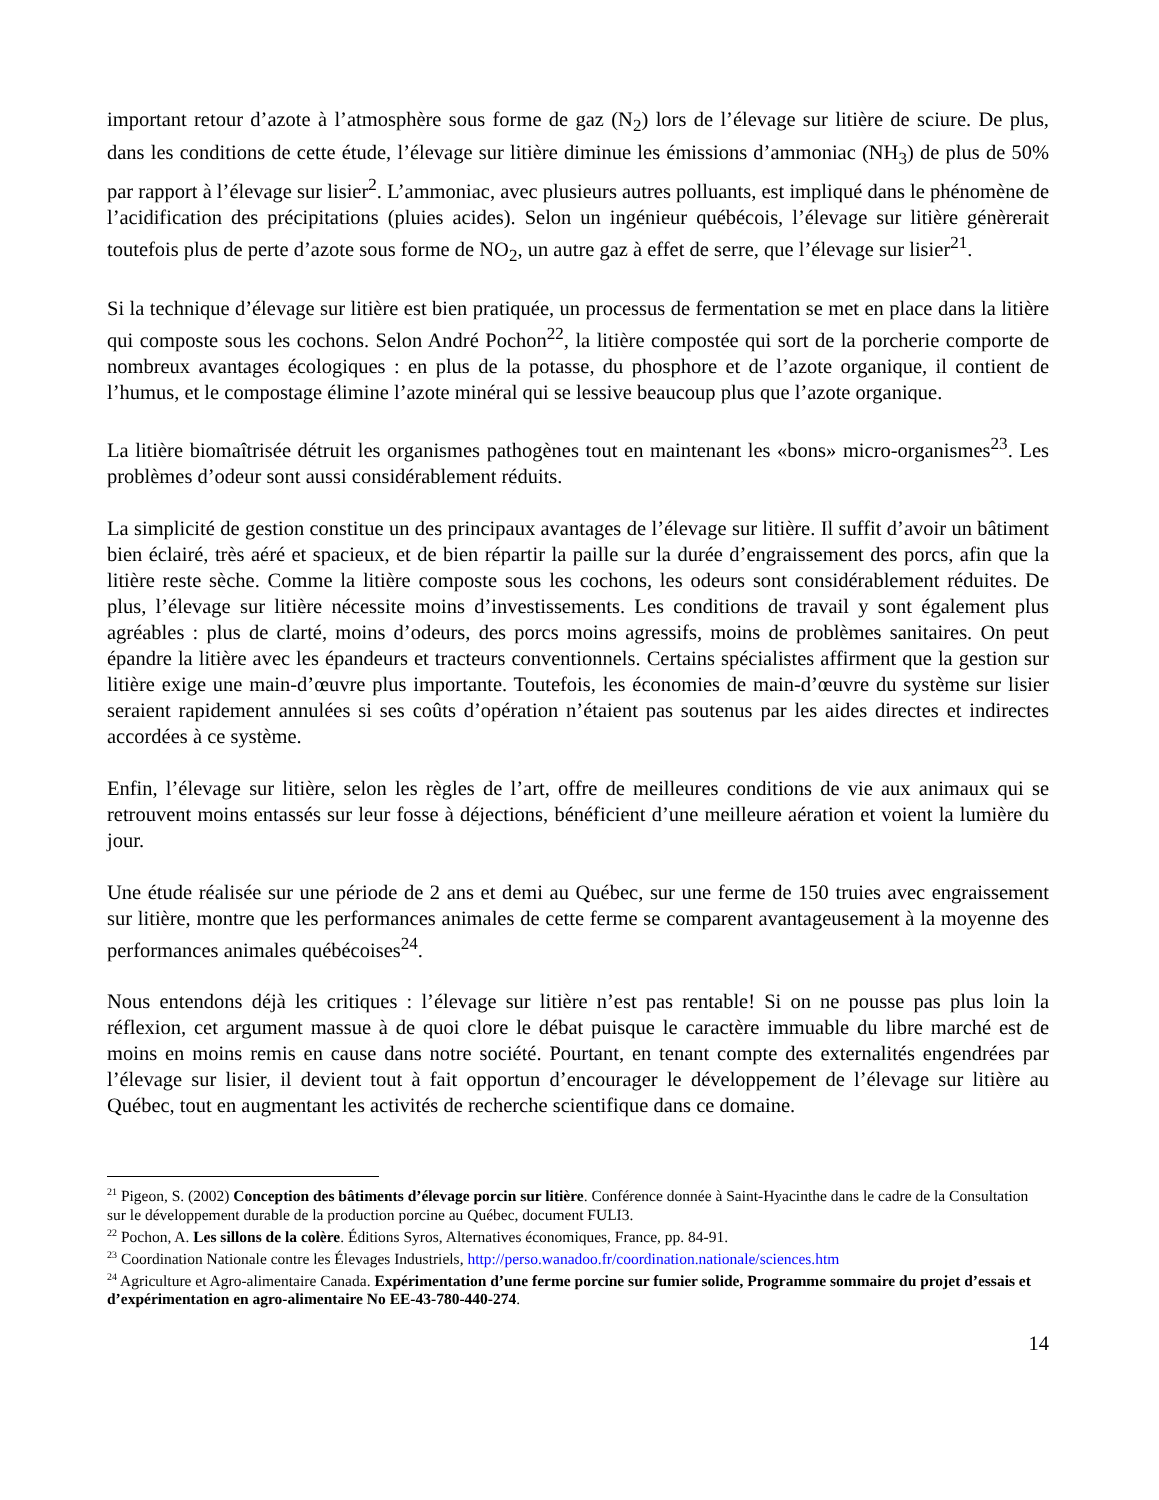important retour d’azote à l’atmosphère sous forme de gaz (N<sub>2</sub>) lors de l’élevage sur litière de sciure. De plus, dans les conditions de cette étude, l’élevage sur litière diminue les émissions d’ammoniac (NH<sub>3</sub>) de plus de 50% par rapport à l’élevage sur lisier<sup>2</sup>. L’ammoniac, avec plusieurs autres polluants, est impliqué dans le phénomène de l’acidification des précipitations (pluies acides). Selon un ingénieur québécois, l’élevage sur litière génèrerait toutefois plus de perte d’azote sous forme de NO<sub>2</sub>, un autre gaz à effet de serre, que l’élevage sur lisier<sup>21</sup>.
Si la technique d’élevage sur litière est bien pratiquée, un processus de fermentation se met en place dans la litière qui composte sous les cochons. Selon André Pochon<sup>22</sup>, la litière compostée qui sort de la porcherie comporte de nombreux avantages écologiques : en plus de la potasse, du phosphore et de l’azote organique, il contient de l’humus, et le compostage élimine l’azote minéral qui se lessive beaucoup plus que l’azote organique.
La litière biomaîtrisée détruit les organismes pathogènes tout en maintenant les «bons» micro-organismes<sup>23</sup>. Les problèmes d’odeur sont aussi considérablement réduits.
La simplicité de gestion constitue un des principaux avantages de l’élevage sur litière. Il suffit d’avoir un bâtiment bien éclairé, très aéré et spacieux, et de bien répartir la paille sur la durée d’engraissement des porcs, afin que la litière reste sèche. Comme la litière composte sous les cochons, les odeurs sont considérablement réduites. De plus, l’élevage sur litière nécessite moins d’investissements. Les conditions de travail y sont également plus agréables : plus de clarté, moins d’odeurs, des porcs moins agressifs, moins de problèmes sanitaires. On peut épandre la litière avec les épandeurs et tracteurs conventionnels. Certains spécialistes affirment que la gestion sur litière exige une main-d’œuvre plus importante. Toutefois, les économies de main-d’œuvre du système sur lisier seraient rapidement annulées si ses coûts d’opération n’étaient pas soutenus par les aides directes et indirectes accordées à ce système.
Enfin, l’élevage sur litière, selon les règles de l’art, offre de meilleures conditions de vie aux animaux qui se retrouvent moins entassés sur leur fosse à déjections, bénéficient d’une meilleure aération et voient la lumière du jour.
Une étude réalisée sur une période de 2 ans et demi au Québec, sur une ferme de 150 truies avec engraissement sur litière, montre que les performances animales de cette ferme se comparent avantageusement à la moyenne des performances animales québécoises<sup>24</sup>.
Nous entendons déjà les critiques : l’élevage sur litière n’est pas rentable! Si on ne pousse pas plus loin la réflexion, cet argument massue à de quoi clore le débat puisque le caractère immuable du libre marché est de moins en moins remis en cause dans notre société. Pourtant, en tenant compte des externalités engendrées par l’élevage sur lisier, il devient tout à fait opportun d’encourager le développement de l’élevage sur litière au Québec, tout en augmentant les activités de recherche scientifique dans ce domaine.
<sup>21</sup> Pigeon, S. (2002) Conception des bâtiments d’élevage porcin sur litière. Conférence donnée à Saint-Hyacinthe dans le cadre de la Consultation sur le développement durable de la production porcine au Québec, document FULI3.
<sup>22</sup> Pochon, A. Les sillons de la colère. Éditions Syros, Alternatives économiques, France, pp. 84-91.
<sup>23</sup> Coordination Nationale contre les Élevages Industriels, http://perso.wanadoo.fr/coordination.nationale/sciences.htm
<sup>24</sup> Agriculture et Agro-alimentaire Canada. Expérimentation d’une ferme porcine sur fumier solide, Programme sommaire du projet d’essais et d’expérimentation en agro-alimentaire No EE-43-780-440-274.
14